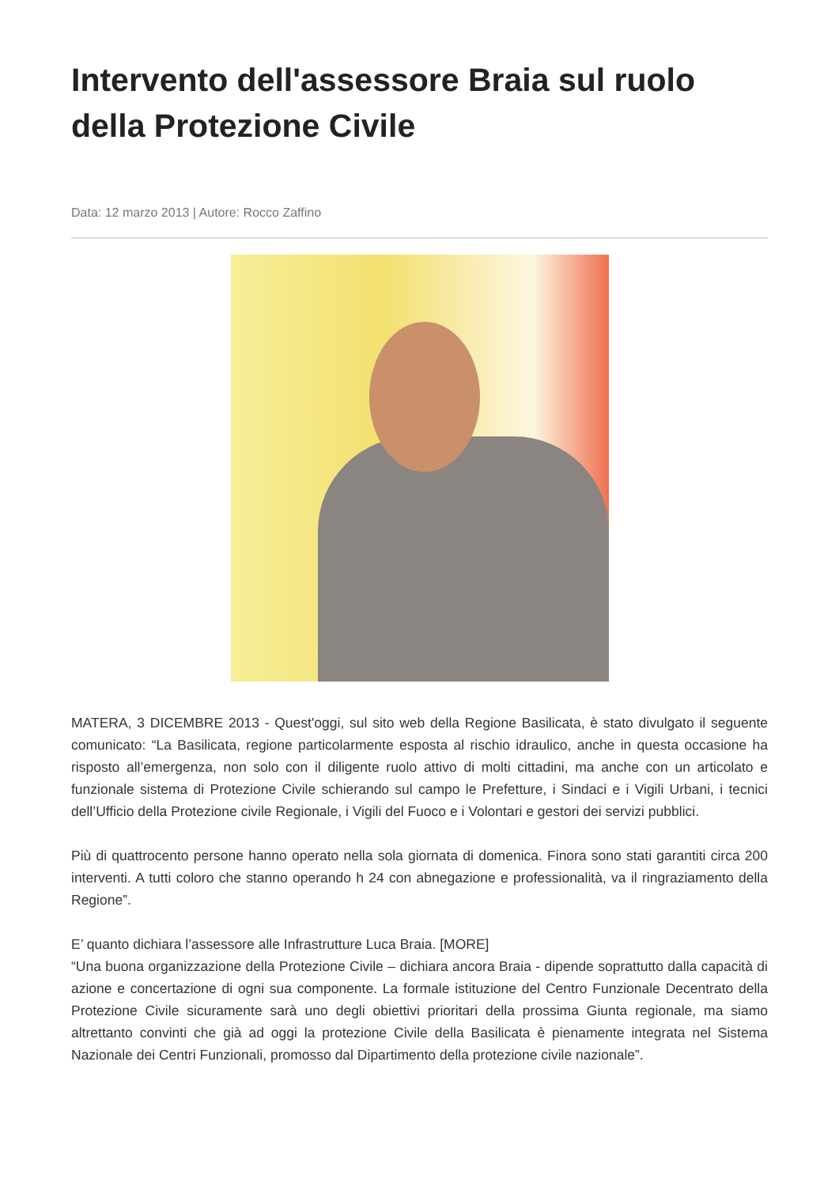Intervento dell'assessore Braia sul ruolo della Protezione Civile
Data: 12 marzo 2013 | Autore: Rocco Zaffino
MATERA, 3 DICEMBRE 2013 - Quest'oggi, sul sito web della Regione Basilicata, è stato divulgato il seguente comunicato: “La Basilicata, regione particolarmente esposta al rischio idraulico, anche in questa occasione ha risposto all’emergenza, non solo con il diligente ruolo attivo di molti cittadini, ma anche con un articolato e funzionale sistema di Protezione Civile schierando sul campo le Prefetture, i Sindaci e i Vigili Urbani, i tecnici dell’Ufficio della Protezione civile Regionale, i Vigili del Fuoco e i Volontari e gestori dei servizi pubblici.
Più di quattrocento persone hanno operato nella sola giornata di domenica. Finora sono stati garantiti circa 200 interventi. A tutti coloro che stanno operando h 24 con abnegazione e professionalità, va il ringraziamento della Regione”.
E’ quanto dichiara l’assessore alle Infrastrutture Luca Braia. [MORE]
“Una buona organizzazione della Protezione Civile – dichiara ancora Braia - dipende soprattutto dalla capacità di azione e concertazione di ogni sua componente. La formale istituzione del Centro Funzionale Decentrato della Protezione Civile sicuramente sarà uno degli obiettivi prioritari della prossima Giunta regionale, ma siamo altrettanto convinti che già ad oggi la protezione Civile della Basilicata è pienamente integrata nel Sistema Nazionale dei Centri Funzionali, promosso dal Dipartimento della protezione civile nazionale”.